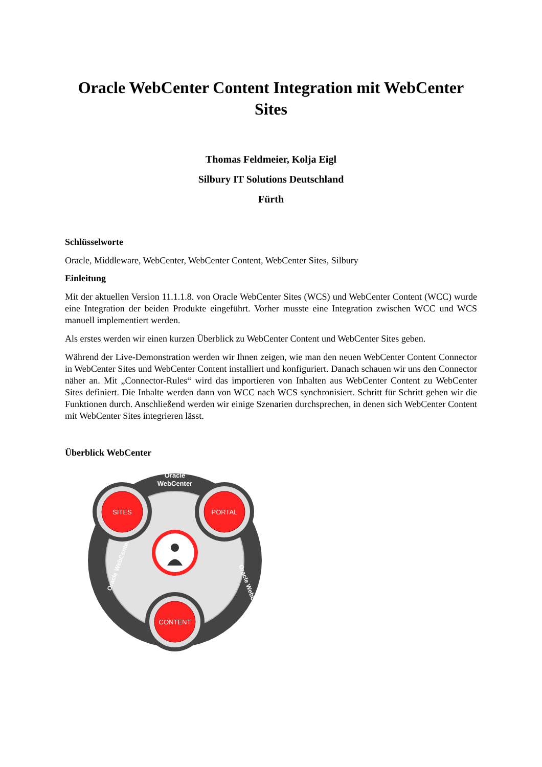Oracle WebCenter Content Integration mit WebCenter Sites
Thomas Feldmeier, Kolja Eigl
Silbury IT Solutions Deutschland
Fürth
Schlüsselworte
Oracle, Middleware, WebCenter, WebCenter Content, WebCenter Sites, Silbury
Einleitung
Mit der aktuellen Version 11.1.1.8. von Oracle WebCenter Sites (WCS) und WebCenter Content (WCC) wurde eine Integration der beiden Produkte eingeführt. Vorher musste eine Integration zwischen WCC und WCS manuell implementiert werden.
Als erstes werden wir einen kurzen Überblick zu WebCenter Content und WebCenter Sites geben.
Während der Live-Demonstration werden wir Ihnen zeigen, wie man den neuen WebCenter Content Connector in WebCenter Sites und WebCenter Content installiert und konfiguriert. Danach schauen wir uns den Connector näher an. Mit „Connector-Rules“ wird das importieren von Inhalten aus WebCenter Content zu WebCenter Sites definiert. Die Inhalte werden dann von WCC nach WCS synchronisiert. Schritt für Schritt gehen wir die Funktionen durch. Anschließend werden wir einige Szenarien durchsprechen, in denen sich WebCenter Content mit WebCenter Sites integrieren lässt.
Überblick WebCenter
Oracle
WebCenter
Oracle WebCenter
Oracle WebCenter
SITES
PORTAL
CONTENT